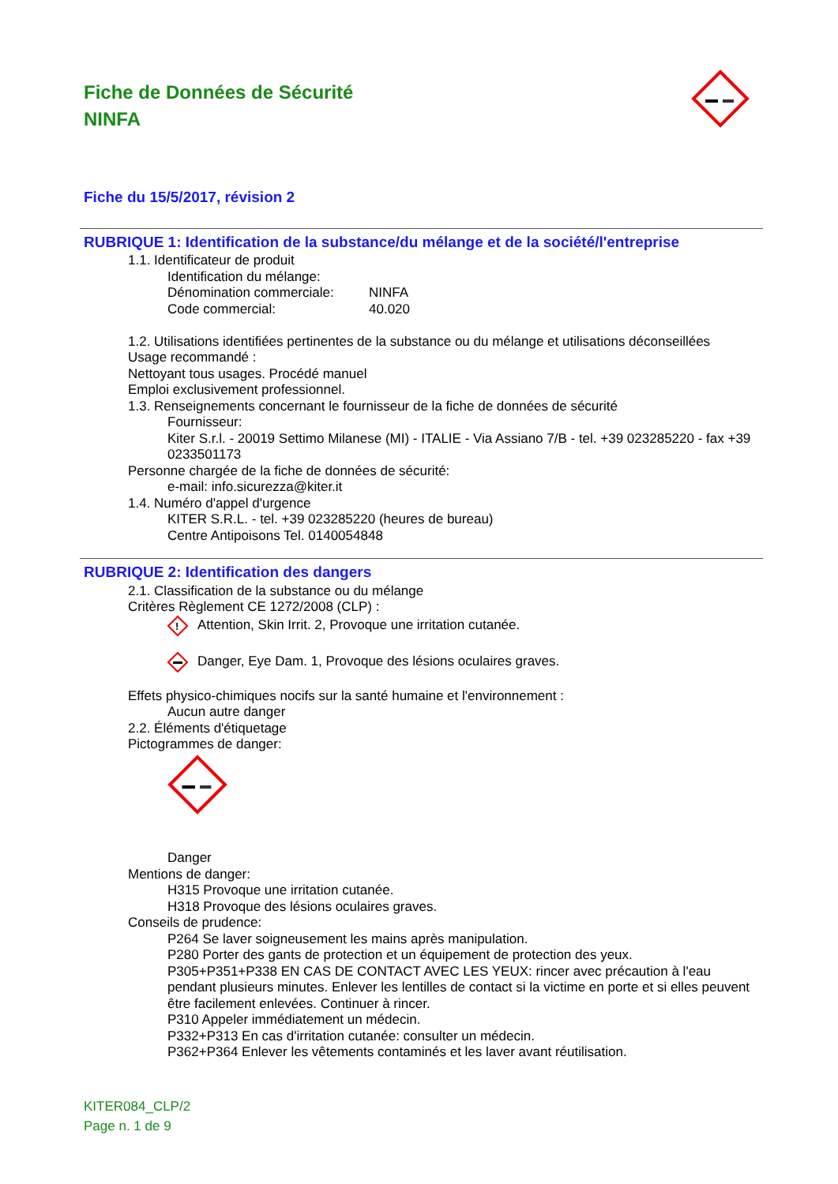Fiche de Données de Sécurité
NINFA
Fiche du 15/5/2017, révision 2
RUBRIQUE 1: Identification de la substance/du mélange et de la société/l'entreprise
1.1. Identificateur de produit
Identification du mélange:
Dénomination commerciale: NINFA
Code commercial: 40.020
1.2. Utilisations identifiées pertinentes de la substance ou du mélange et utilisations déconseillées
Usage recommandé :
Nettoyant tous usages. Procédé manuel
Emploi exclusivement professionnel.
1.3. Renseignements concernant le fournisseur de la fiche de données de sécurité
Fournisseur:
Kiter S.r.l. - 20019 Settimo Milanese (MI) - ITALIE - Via Assiano 7/B - tel. +39 023285220 - fax +39 0233501173
Personne chargée de la fiche de données de sécurité:
e-mail: info.sicurezza@kiter.it
1.4. Numéro d'appel d'urgence
KITER S.R.L. - tel. +39 023285220 (heures de bureau)
Centre Antipoisons Tel. 0140054848
RUBRIQUE 2: Identification des dangers
2.1. Classification de la substance ou du mélange
Critères Règlement CE 1272/2008 (CLP) :
!
Attention, Skin Irrit. 2, Provoque une irritation cutanée.
Danger, Eye Dam. 1, Provoque des lésions oculaires graves.
Effets physico-chimiques nocifs sur la santé humaine et l'environnement :
Aucun autre danger
2.2. Éléments d'étiquetage
Pictogrammes de danger:
Danger
Mentions de danger:
H315 Provoque une irritation cutanée.
H318 Provoque des lésions oculaires graves.
Conseils de prudence:
P264 Se laver soigneusement les mains après manipulation.
P280 Porter des gants de protection et un équipement de protection des yeux.
P305+P351+P338 EN CAS DE CONTACT AVEC LES YEUX: rincer avec précaution à l'eau pendant plusieurs minutes. Enlever les lentilles de contact si la victime en porte et si elles peuvent être facilement enlevées. Continuer à rincer.
P310 Appeler immédiatement un médecin.
P332+P313 En cas d'irritation cutanée: consulter un médecin.
P362+P364 Enlever les vêtements contaminés et les laver avant réutilisation.
KITER084_CLP/2
Page n. 1 de 9